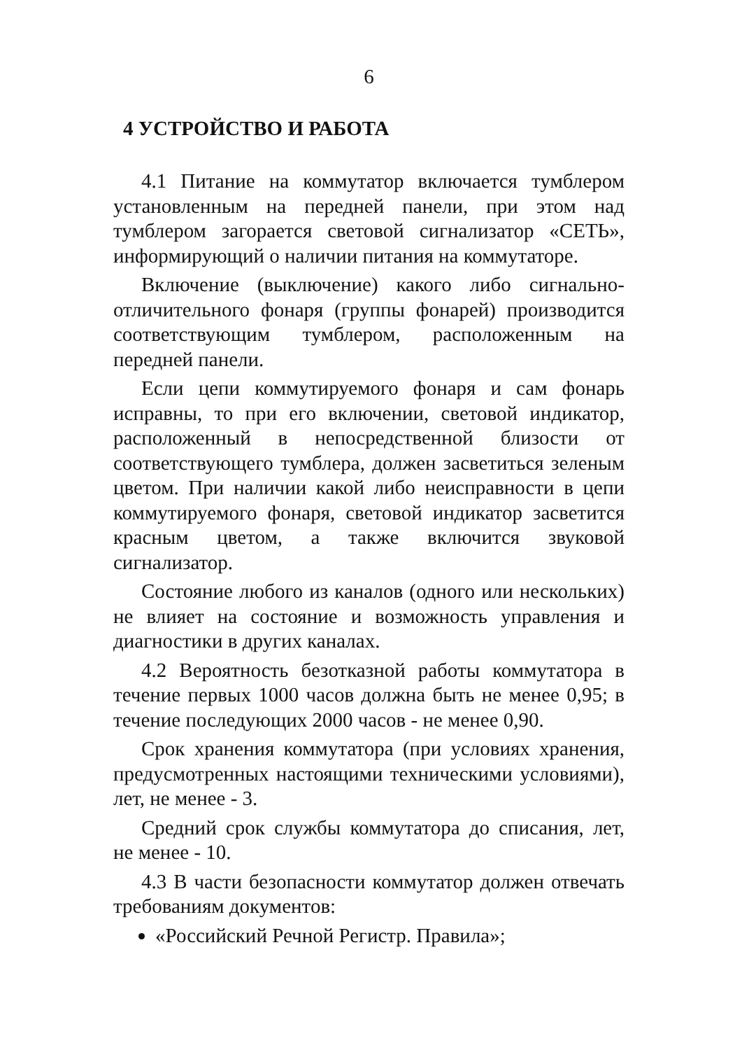6
4 УСТРОЙСТВО И РАБОТА
4.1 Питание на коммутатор включается тумблером установленным на передней панели, при этом над тумблером загорается световой сигнализатор «СЕТЬ», информирующий о наличии питания на коммутаторе.
Включение (выключение) какого либо сигнально-отличительного фонаря (группы фонарей) производится соответствующим тумблером, расположенным на передней панели.
Если цепи коммутируемого фонаря и сам фонарь исправны, то при его включении, световой индикатор, расположенный в непосредственной близости от соответствующего тумблера, должен засветиться зеленым цветом. При наличии какой либо неисправности в цепи коммутируемого фонаря, световой индикатор засветится красным цветом, а также включится звуковой сигнализатор.
Состояние любого из каналов (одного или нескольких) не влияет на состояние и возможность управления и диагностики в других каналах.
4.2 Вероятность безотказной работы коммутатора в течение первых 1000 часов должна быть не менее 0,95; в течение последующих 2000 часов - не менее 0,90.
Срок хранения коммутатора (при условиях хранения, предусмотренных настоящими техническими условиями), лет, не менее - 3.
Средний срок службы коммутатора до списания, лет, не менее - 10.
4.3 В части безопасности коммутатор должен отвечать требованиям документов:
«Российский Речной Регистр. Правила»;